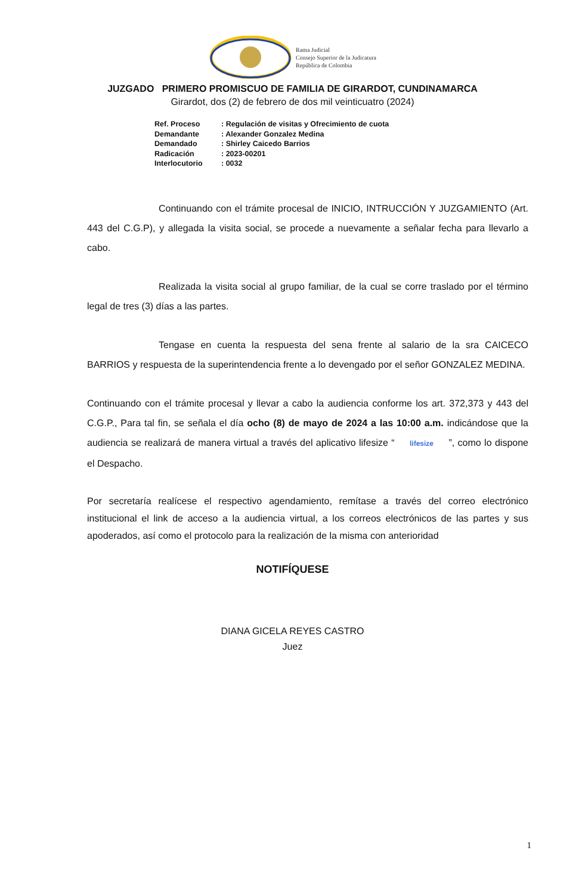Rama Judicial
Consejo Superior de la Judicatura
República de Colombia
JUZGADO PRIMERO PROMISCUO DE FAMILIA DE GIRARDOT, CUNDINAMARCA
Girardot, dos (2) de febrero de dos mil veinticuatro (2024)
| Ref. Proceso | : Regulación de visitas y Ofrecimiento de cuota |
| Demandante | : Alexander Gonzalez Medina |
| Demandado | : Shirley Caicedo Barrios |
| Radicación | : 2023-00201 |
| Interlocutorio | : 0032 |
Continuando con el trámite procesal de INICIO, INTRUCCIÓN Y JUZGAMIENTO (Art. 443 del C.G.P), y allegada la visita social, se procede a nuevamente a señalar fecha para llevarlo a cabo.
Realizada la visita social al grupo familiar, de la cual se corre traslado por el término legal de tres (3) días a las partes.
Tengase en cuenta la respuesta del sena frente al salario de la sra CAICECO BARRIOS y respuesta de la superintendencia frente a lo devengado por el señor GONZALEZ MEDINA.
Continuando con el trámite procesal y llevar a cabo la audiencia conforme los art. 372,373 y 443 del C.G.P., Para tal fin, se señala el día ocho (8) de mayo de 2024 a las 10:00 a.m. indicándose que la audiencia se realizará de manera virtual a través del aplicativo lifesize “ lifesize ”, como lo dispone el Despacho.
Por secretaría realícese el respectivo agendamiento, remítase a través del correo electrónico institucional el link de acceso a la audiencia virtual, a los correos electrónicos de las partes y sus apoderados, así como el protocolo para la realización de la misma con anterioridad
NOTIFÍQUESE
DIANA GICELA REYES CASTRO
Juez
1